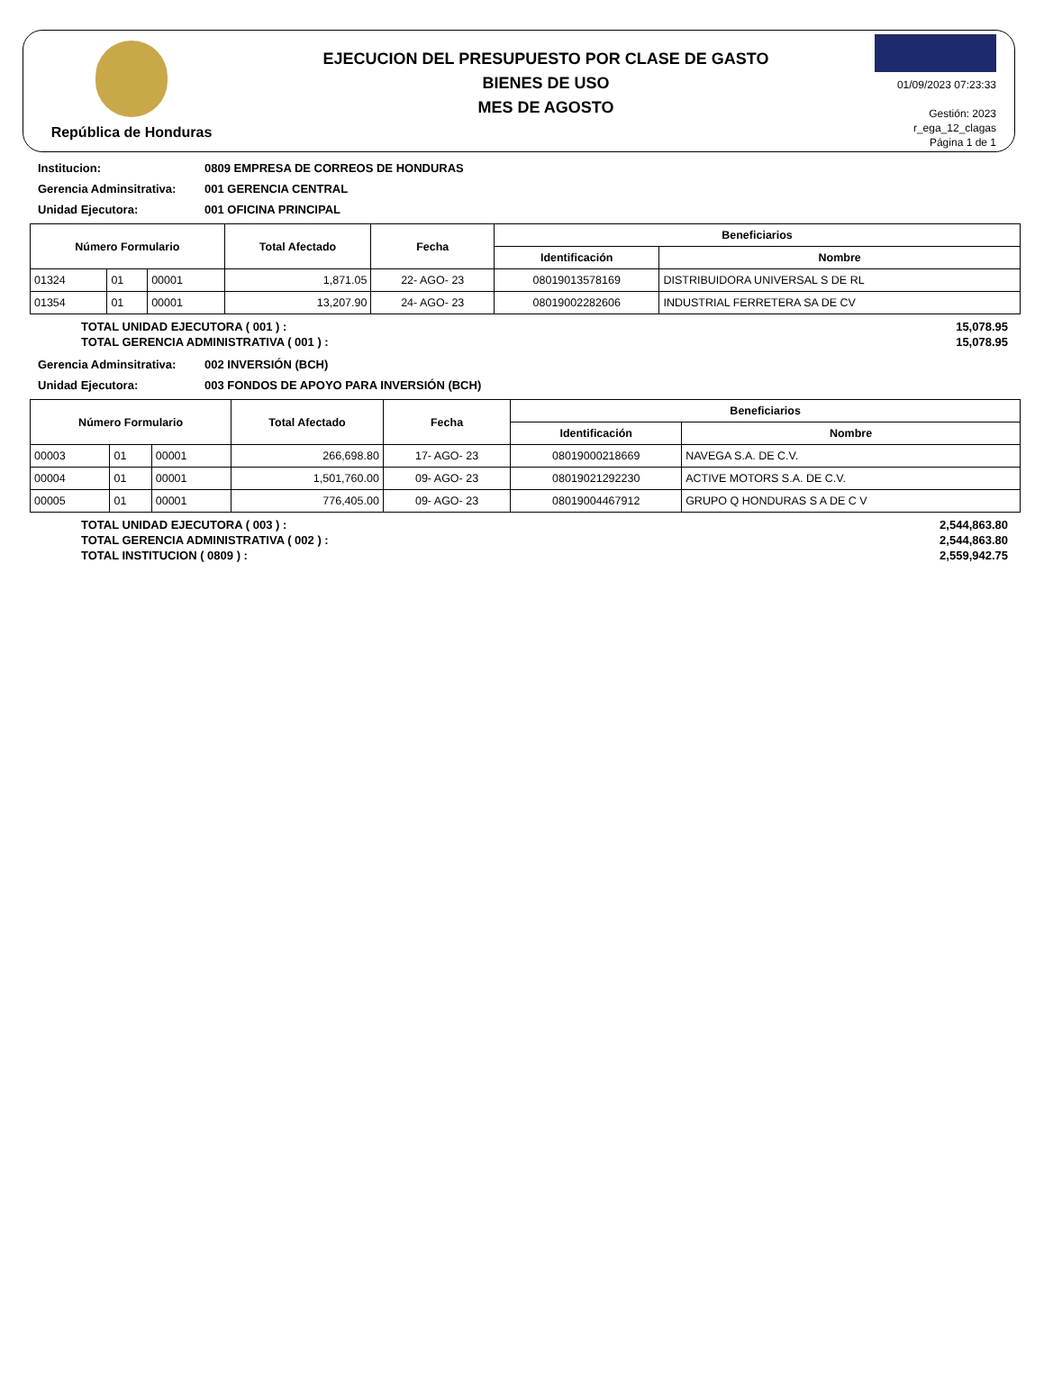República de Honduras
EJECUCION DEL PRESUPUESTO POR CLASE DE GASTO
BIENES DE USO
MES DE AGOSTO
01/09/2023 07:23:33
Gestión: 2023
r_ega_12_clagas
Página 1 de 1
Institucion: 0809 EMPRESA DE CORREOS DE HONDURAS
Gerencia Adminsitrativa: 001 GERENCIA CENTRAL
Unidad Ejecutora: 001 OFICINA PRINCIPAL
| Número Formulario | | | Total Afectado | Fecha | Beneficiarios | |
| --- | --- | --- | --- | --- | --- | --- |
| | | | | | Identificación | Nombre |
| 01324 | 01 | 00001 | 1,871.05 | 22- AGO- 23 | 08019013578169 | DISTRIBUIDORA UNIVERSAL S DE RL |
| 01354 | 01 | 00001 | 13,207.90 | 24- AGO- 23 | 08019002282606 | INDUSTRIAL FERRETERA SA DE CV |
TOTAL UNIDAD EJECUTORA ( 001 ) : 15,078.95
TOTAL GERENCIA ADMINISTRATIVA ( 001 ) : 15,078.95
Gerencia Adminsitrativa: 002 INVERSIÓN (BCH)
Unidad Ejecutora: 003 FONDOS DE APOYO PARA INVERSIÓN (BCH)
| Número Formulario | | | Total Afectado | Fecha | Beneficiarios | |
| --- | --- | --- | --- | --- | --- | --- |
| | | | | | Identificación | Nombre |
| 00003 | 01 | 00001 | 266,698.80 | 17- AGO- 23 | 08019000218669 | NAVEGA S.A. DE C.V. |
| 00004 | 01 | 00001 | 1,501,760.00 | 09- AGO- 23 | 08019021292230 | ACTIVE MOTORS S.A. DE C.V. |
| 00005 | 01 | 00001 | 776,405.00 | 09- AGO- 23 | 08019004467912 | GRUPO Q HONDURAS S A DE C V |
TOTAL UNIDAD EJECUTORA ( 003 ) : 2,544,863.80
TOTAL GERENCIA ADMINISTRATIVA ( 002 ) : 2,544,863.80
TOTAL INSTITUCION ( 0809 ) : 2,559,942.75